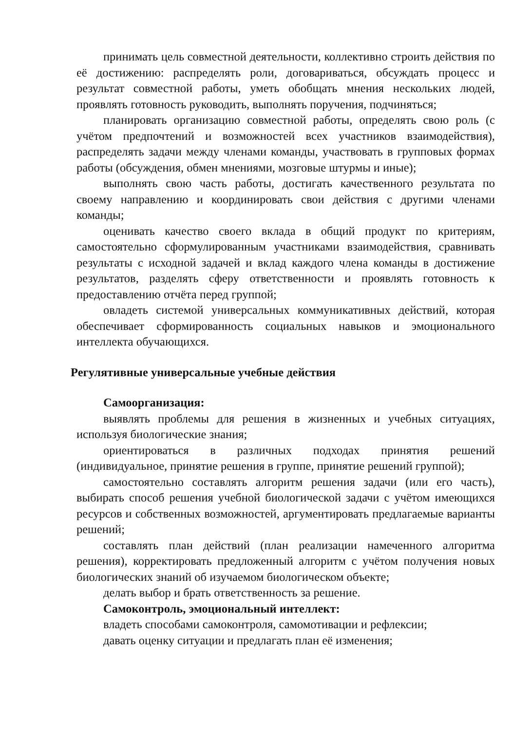принимать цель совместной деятельности, коллективно строить действия по её достижению: распределять роли, договариваться, обсуждать процесс и результат совместной работы, уметь обобщать мнения нескольких людей, проявлять готовность руководить, выполнять поручения, подчиняться;
планировать организацию совместной работы, определять свою роль (с учётом предпочтений и возможностей всех участников взаимодействия), распределять задачи между членами команды, участвовать в групповых формах работы (обсуждения, обмен мнениями, мозговые штурмы и иные);
выполнять свою часть работы, достигать качественного результата по своему направлению и координировать свои действия с другими членами команды;
оценивать качество своего вклада в общий продукт по критериям, самостоятельно сформулированным участниками взаимодействия, сравнивать результаты с исходной задачей и вклад каждого члена команды в достижение результатов, разделять сферу ответственности и проявлять готовность к предоставлению отчёта перед группой;
овладеть системой универсальных коммуникативных действий, которая обеспечивает сформированность социальных навыков и эмоционального интеллекта обучающихся.
Регулятивные универсальные учебные действия
Самоорганизация:
выявлять проблемы для решения в жизненных и учебных ситуациях, используя биологические знания;
ориентироваться в различных подходах принятия решений (индивидуальное, принятие решения в группе, принятие решений группой);
самостоятельно составлять алгоритм решения задачи (или его часть), выбирать способ решения учебной биологической задачи с учётом имеющихся ресурсов и собственных возможностей, аргументировать предлагаемые варианты решений;
составлять план действий (план реализации намеченного алгоритма решения), корректировать предложенный алгоритм с учётом получения новых биологических знаний об изучаемом биологическом объекте;
делать выбор и брать ответственность за решение.
Самоконтроль, эмоциональный интеллект:
владеть способами самоконтроля, самомотивации и рефлексии;
давать оценку ситуации и предлагать план её изменения;